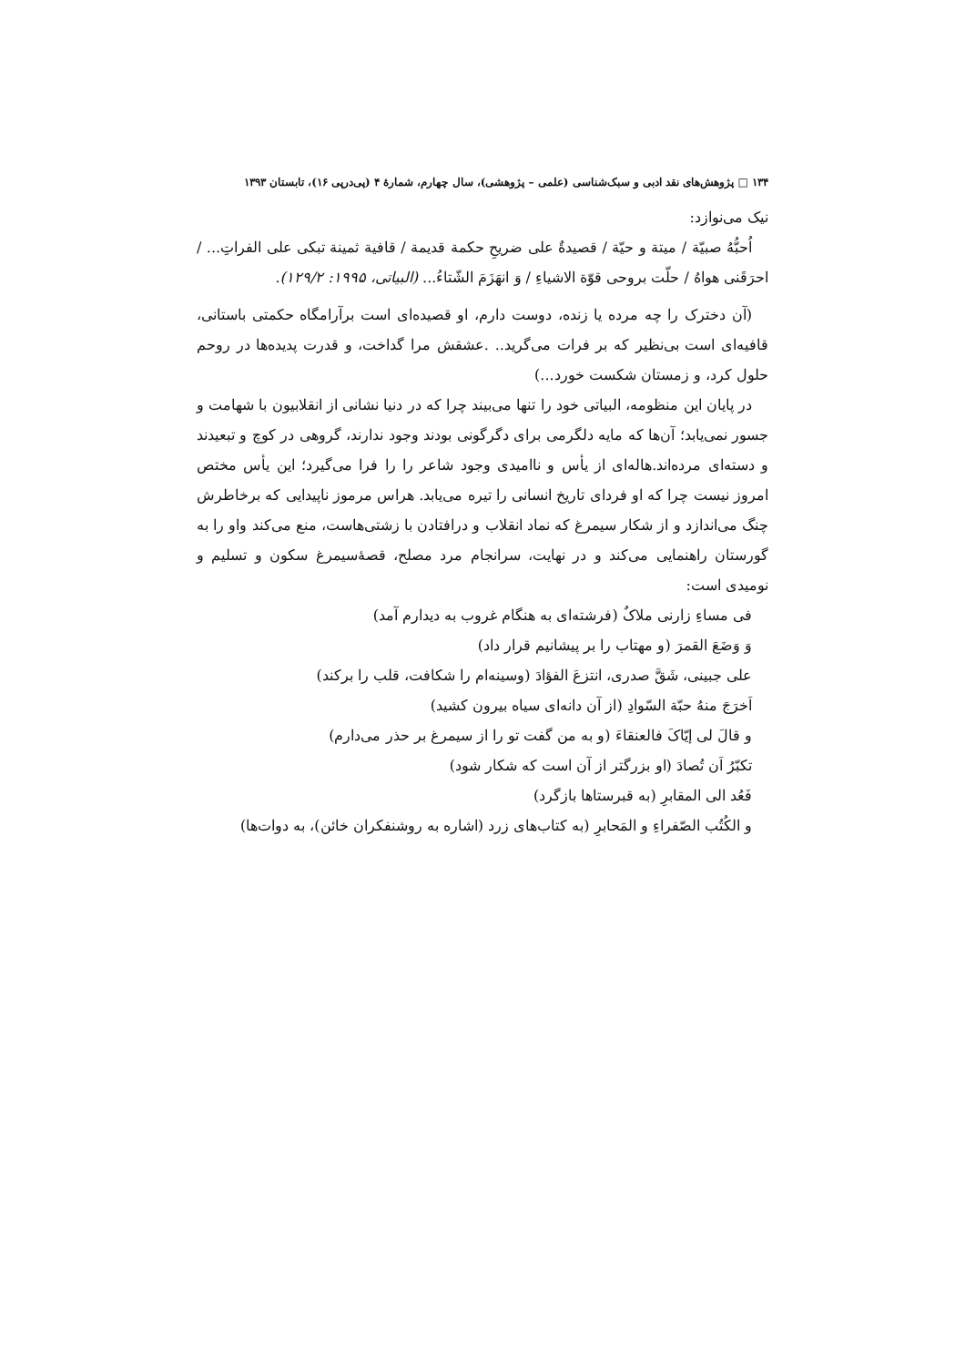۱۳۴ □ پژوهش‌های نقد ادبی و سبک‌شناسی (علمی – پژوهشی)، سال چهارم، شمارۀ ۴ (پی‌درپی ۱۶)، تابستان ۱۳۹۳
نیک می‌نوازد:
اُحبُّهُ صبيّة / ميتة و حيّة / قصيدةٌ على ضريحِ حكمة قديمة / قافية ثمينة تبكى على الفراتِ... / احرَقَنى هواهُ / حلّت بروحى قوّة الاشياءِ / وَ انهَزَمَ الشّتاءُ... (البياتى، ۱۹۹۵: ۱۲۹/۲).
(آن دخترک را چه مرده یا زنده، دوست دارم، او قصیده‌ای است برآرامگاه حکمتی باستانی، قافیه‌ای است بی‌نظیر که بر فرات می‌گرید.. .عشقش مرا گداخت، و قدرت پدیده‌ها در روحم حلول کرد، و زمستان شکست خورد...)
در پایان این منظومه، البیاتی خود را تنها می‌بیند چرا که در دنیا نشانی از انقلابیون با شهامت و جسور نمی‌یابد؛ آن‌ها که مایه دلگرمی برای دگرگونی بودند وجود ندارند، گروهی در کوچ و تبعیدند و دسته‌ای مرده‌اند.هاله‌ای از یأس و ناامیدی وجود شاعر را را فرا می‌گیرد؛ این یأس مختص امروز نیست چرا که او فردای تاریخ انسانی را تیره می‌یابد. هراس مرموز ناپیدایی که برخاطرش چنگ می‌اندازد و از شکار سیمرغ که نماد انقلاب و درافتادن با زشتی‌هاست، منع می‌کند واو را به گورستان راهنمایی می‌کند و در نهایت، سرانجام مرد مصلح، قصۀسیمرغ سکون و تسلیم و نومیدی است:
فى مساءِ زارنى ملاکٌ (فرشته‌ای به هنگام غروب به دیدارم آمد)
وَ وَضَعَ القمرَ (و مهتاب را بر پیشانیم قرار داد)
على جبينى، شَقَّ صدرى، انتزعَ الفؤادَ (وسینه‌ام را شکافت، قلب را برکند)
اَخرَجَ منهُ حبّة السّوادِ (از آن دانه‌ای سیاه بیرون کشید)
و قالَ لى إيّاکَ فالعنقاءَ (و به من گفت تو را از سیمرغ بر حذر می‌دارم)
تكبّرُ اَن تُصادَ (او بزرگتر از آن است که شکار شود)
فَعُد الى المقابرِ (به قبرستاها بازگرد)
و الكُتُب الصّفراءِ و المَحابرِ (به کتاب‌های زرد (اشاره به روشنفکران خائن)، به دوات‌ها)